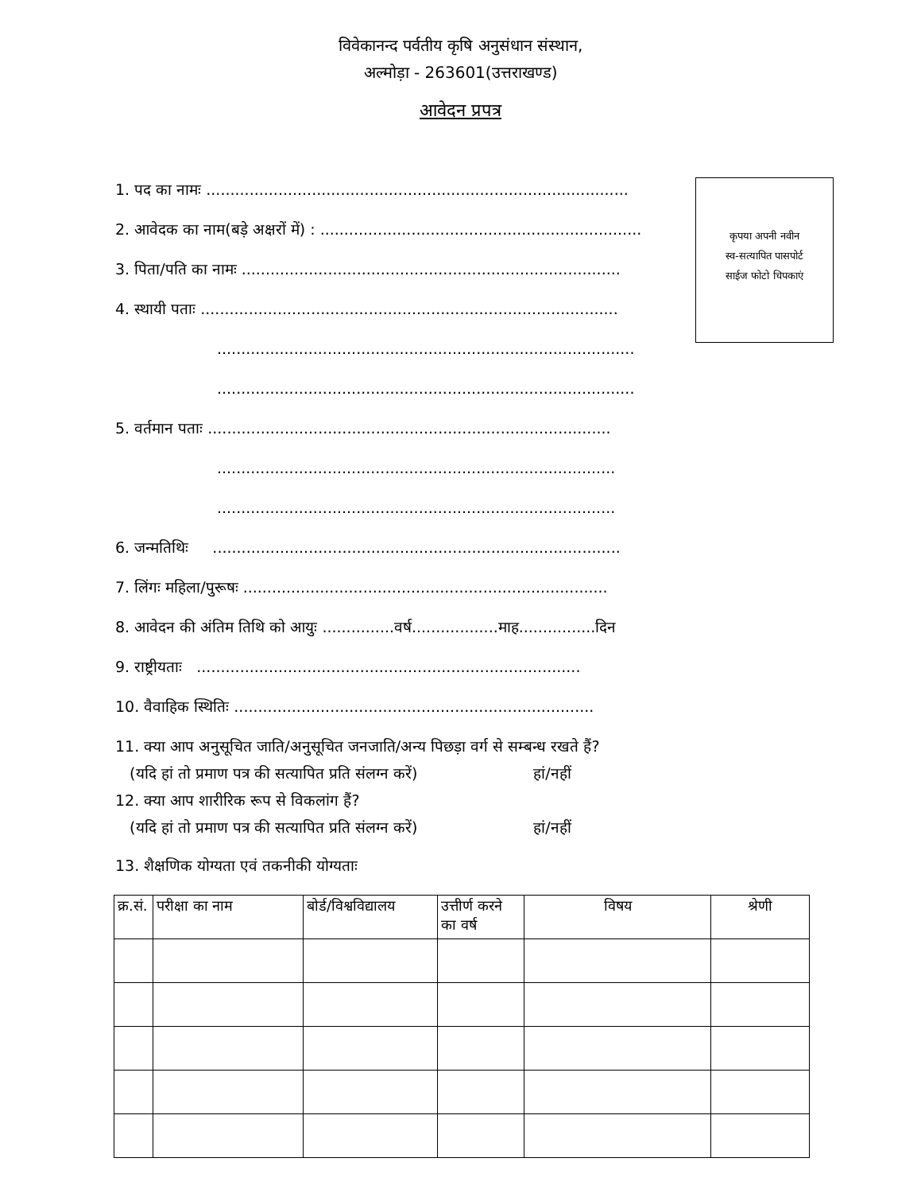विवेकानन्द पर्वतीय कृषि अनुसंधान संस्थान,
अल्मोड़ा - 263601(उत्तराखण्ड)
आवेदन प्रपत्र
कृपया अपनी नवीन
स्व-सत्यापित पासपोर्ट
साईज फोटो चिपकाएं
1. पद का नामः ........................................................................................
2. आवेदक का नाम(बड़े अक्षरों में) : ...................................................................
3. पिता/पति का नामः ...............................................................................
4. स्थायी पताः .......................................................................................
.......................................................................................
.......................................................................................
5. वर्तमान पताः ....................................................................................
...................................................................................
...................................................................................
6. जन्मतिथिः .....................................................................................
7. लिंगः महिला/पुरूषः ............................................................................
8. आवेदन की अंतिम तिथि को आयुः ...............वर्ष..................माह................दिन
9. राष्ट्रीयताः ................................................................................
10. वैवाहिक स्थितिः ...........................................................................
11. क्या आप अनुसूचित जाति/अनुसूचित जनजाति/अन्य पिछड़ा वर्ग से सम्बन्ध रखते हैं?
(यदि हां तो प्रमाण पत्र की सत्यापित प्रति संलग्न करें) हां/नहीं
12. क्या आप शारीरिक रूप से विकलांग हैं?
(यदि हां तो प्रमाण पत्र की सत्यापित प्रति संलग्न करें) हां/नहीं
13. शैक्षणिक योग्यता एवं तकनीकी योग्यताः
| क्र.सं. | परीक्षा का नाम | बोर्ड/विश्वविद्यालय | उत्तीर्ण करने का वर्ष | विषय | श्रेणी |
| --- | --- | --- | --- | --- | --- |